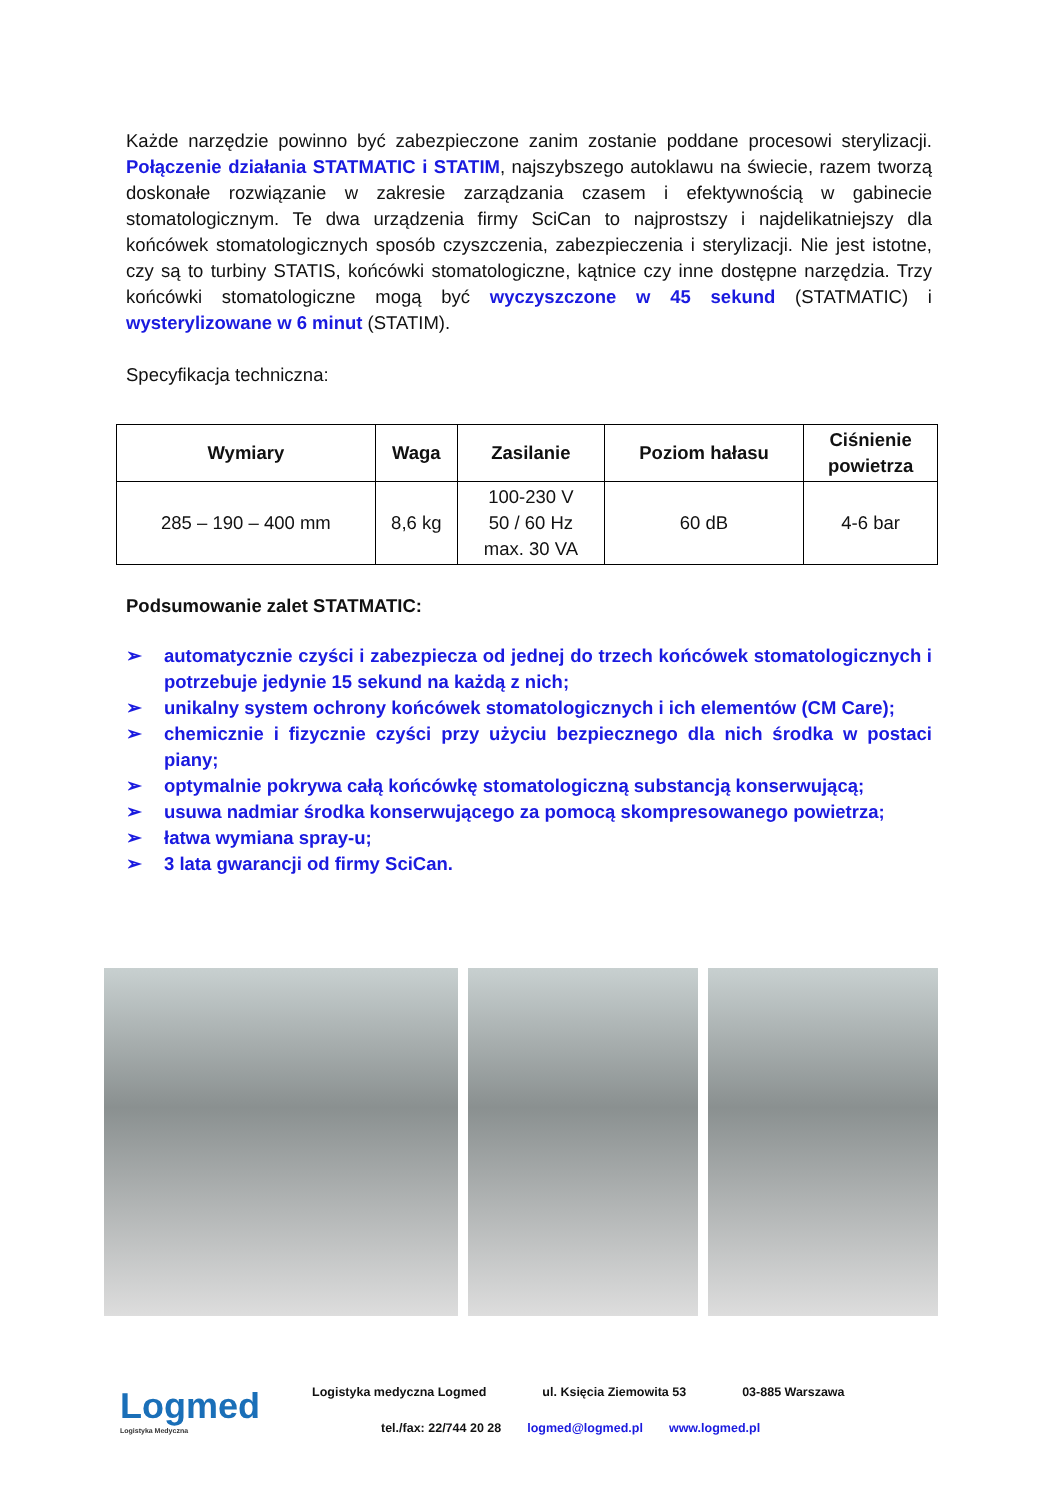Każde narzędzie powinno być zabezpieczone zanim zostanie poddane procesowi sterylizacji. Połączenie działania STATMATIC i STATIM, najszybszego autoklawu na świecie, razem tworzą doskonałe rozwiązanie w zakresie zarządzania czasem i efektywnością w gabinecie stomatologicznym. Te dwa urządzenia firmy SciCan to najprostszy i najdelikatniejszy dla końcówek stomatologicznych sposób czyszczenia, zabezpieczenia i sterylizacji. Nie jest istotne, czy są to turbiny STATIS, końcówki stomatologiczne, kątnice czy inne dostępne narzędzia. Trzy końcówki stomatologiczne mogą być wyczyszczone w 45 sekund (STATMATIC) i wysterylizowane w 6 minut (STATIM).
Specyfikacja techniczna:
| Wymiary | Waga | Zasilanie | Poziom hałasu | Ciśnienie powietrza |
| --- | --- | --- | --- | --- |
| 285 – 190 – 400 mm | 8,6 kg | 100-230 V 50 / 60 Hz max. 30 VA | 60 dB | 4-6 bar |
Podsumowanie zalet STATMATIC:
➢ automatycznie czyści i zabezpiecza od jednej do trzech końcówek stomatologicznych i potrzebuje jedynie 15 sekund na każdą z nich;
➢ unikalny system ochrony końcówek stomatologicznych i ich elementów (CM Care);
➢ chemicznie i fizycznie czyści przy użyciu bezpiecznego dla nich środka w postaci piany;
➢ optymalnie pokrywa całą końcówkę stomatologiczną substancją konserwującą;
➢ usuwa nadmiar środka konserwującego za pomocą skompresowanego powietrza;
➢ łatwa wymiana spray-u;
➢ 3 lata gwarancji od firmy SciCan.
Logmed
Logistyka Medyczna
Logistyka medyczna Logmed ul. Księcia Ziemowita 53 03-885 Warszawa
tel./fax: 22/744 20 28 logmed@logmed.pl www.logmed.pl